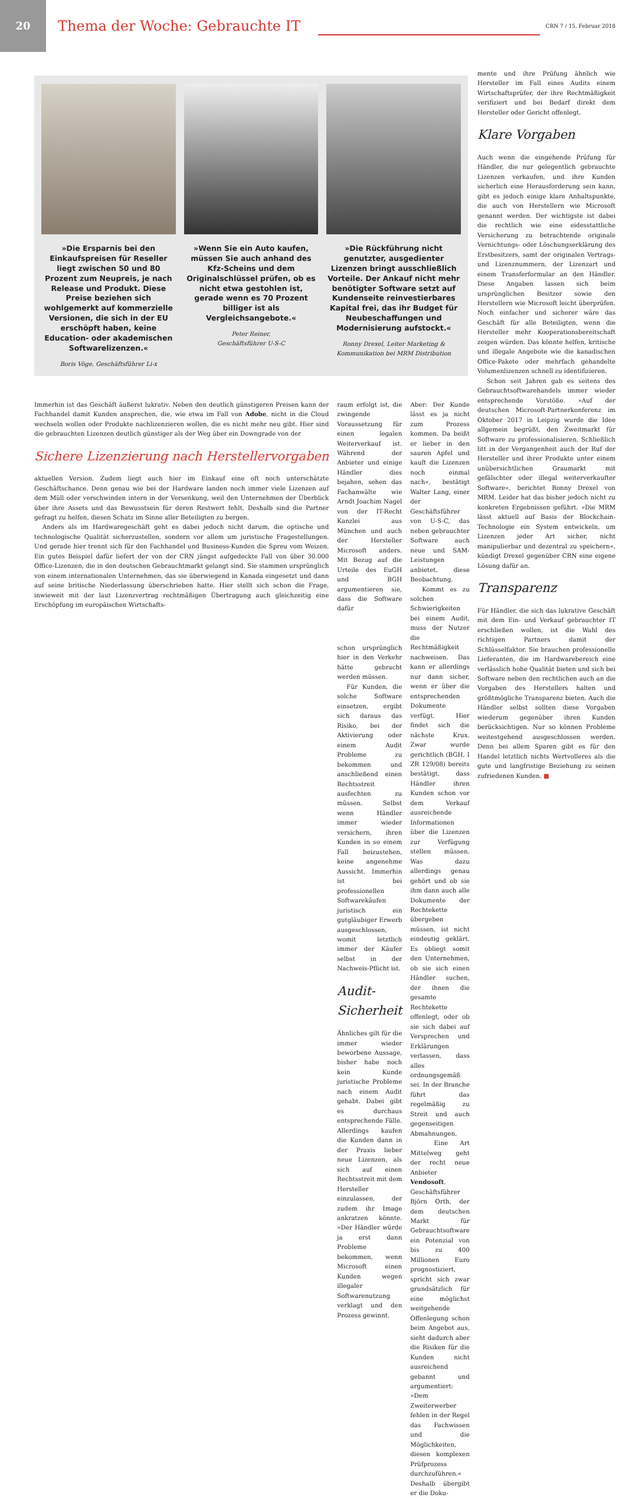20
Thema der Woche: Gebrauchte IT
CRN 7 / 15. Februar 2018
»Die Ersparnis bei den Einkaufspreisen für Reseller liegt zwischen 50 und 80 Prozent zum Neupreis, je nach Release und Produkt. Diese Preise beziehen sich wohlgemerkt auf kommerzielle Versionen, die sich in der EU erschöpft haben, keine Education- oder akademischen Softwarelizenzen.«
Boris Vöge, Geschäftsführer Li-x
»Wenn Sie ein Auto kaufen, müssen Sie auch anhand des Kfz-Scheins und dem Originalschlüssel prüfen, ob es nicht etwa gestohlen ist, gerade wenn es 70 Prozent billiger ist als Vergleichsangebote.«
Peter Reiner,
Geschäftsführer U-S-C
»Die Rückführung nicht genutzter, ausgedienter Lizenzen bringt ausschließlich Vorteile. Der Ankauf nicht mehr benötigter Software setzt auf Kundenseite reinvestierbares Kapital frei, das ihr Budget für Neubeschaffungen und Modernisierung aufstockt.«
Ronny Drexel, Leiter Marketing & Kommunikation bei MRM Distribution
Immerhin ist das Geschäft äußerst lukrativ. Neben den deutlich günstigeren Preisen kann der Fachhandel damit Kunden ansprechen, die, wie etwa im Fall von Adobe, nicht in die Cloud wechseln wollen oder Produkte nachlizenzieren wollen, die es nicht mehr neu gibt. Hier sind die gebrauchten Lizenzen deutlich günstiger als der Weg über ein Downgrade von der
Sichere Lizenzierung nach Herstellervorgaben
aktuellen Version. Zudem liegt auch hier im Einkauf eine oft noch unterschätzte Geschäftschance. Denn genau wie bei der Hardware landen noch immer viele Lizenzen auf dem Müll oder verschwinden intern in der Versenkung, weil den Unternehmen der Überblick über ihre Assets und das Bewusstsein für deren Restwert fehlt. Deshalb sind die Partner gefragt zu helfen, diesen Schatz im Sinne aller Beteiligten zu bergen.
Anders als im Hardwaregeschäft geht es dabei jedoch nicht darum, die optische und technologische Qualität sicherzustellen, sondern vor allem um juristische Fragestellungen. Und gerade hier trennt sich für den Fachhandel und Business-Kunden die Spreu vom Weizen. Ein gutes Beispiel dafür liefert der von der CRN jüngst aufgedeckte Fall von über 30.000 Office-Lizenzen, die in den deutschen Gebrauchtmarkt gelangt sind. Sie stammen ursprünglich von einem internationalen Unternehmen, das sie überwiegend in Kanada eingesetzt und dann auf seine britische Niederlassung überschrieben hatte. Hier stellt sich schon die Frage, inwieweit mit der laut Lizenzvertrag rechtmäßigen Übertragung auch gleichzeitig eine Erschöpfung im europäischen Wirtschafts-
raum erfolgt ist, die zwingende Voraussetzung für einen legalen Weiterverkauf ist. Während der Anbieter und einige Händler dies bejahen, sehen das Fachanwälte wie Arndt Joachim Nagel von der IT-Recht Kanzlei aus München und auch der Hersteller Microsoft anders. Mit Bezug auf die Urteile des EuGH und BGH argumentieren sie, dass die Software dafür
schon ursprünglich hier in den Verkehr hätte gebracht werden müssen.
Für Kunden, die solche Software einsetzen, ergibt sich daraus das Risiko, bei der Aktivierung oder einem Audit Probleme zu bekommen und anschließend einen Rechtsstreit ausfechten zu müssen. Selbst wenn Händler immer wieder versichern, ihren Kunden in so einem Fall beizustehen, keine angenehme Aussicht. Immerhin ist bei professionellen Softwarekäufen juristisch ein gutgläubiger Erwerb ausgeschlossen, womit letztlich immer der Käufer selbst in der Nachweis-Pflicht ist.
Audit-Sicherheit
Ähnliches gilt für die immer wieder beworbene Aussage, bisher habe noch kein Kunde juristische Probleme nach einem Audit gehabt. Dabei gibt es durchaus entsprechende Fälle. Allerdings kaufen die Kunden dann in der Praxis lieber neue Lizenzen, als sich auf einen Rechtsstreit mit dem Hersteller einzulassen, der zudem ihr Image ankratzen könnte. »Der Händler würde ja erst dann Probleme bekommen, wenn Microsoft einen Kunden wegen illegaler Softwarenutzung verklagt und den Prozess gewinnt.
Aber: Der Kunde lässt es ja nicht zum Prozess kommen. Da beißt er lieber in den sauren Apfel und kauft die Lizenzen noch einmal nach«, bestätigt Walter Lang, einer der Geschäftsführer von U-S-C, das neben gebrauchter Software auch neue und SAM-Leistungen anbietet, diese Beobachtung.
Kommt es zu solchen Schwierigkeiten bei einem Audit, muss der Nutzer die Rechtmäßigkeit nachweisen. Das kann er allerdings nur dann sicher, wenn er über die entsprechenden Dokumente verfügt. Hier findet sich die nächste Krux. Zwar wurde gerichtlich (BGH, I ZR 129/08) bereits bestätigt, dass Händler ihren Kunden schon vor dem Verkauf ausreichende Informationen über die Lizenzen zur Verfügung stellen müssen. Was dazu allerdings genau gehört und ob sie ihm dann auch alle Dokumente der Rechtekette übergeben müssen, ist nicht eindeutig geklärt. Es obliegt somit den Unternehmen, ob sie sich einen Händler suchen, der ihnen die gesamte Rechtekette offenlegt, oder ob sie sich dabei auf Versprechen und Erklärungen verlassen, dass alles ordnungsgemäß sei. In der Branche führt das regelmäßig zu Streit und auch gegenseitigen Abmahnungen.
Eine Art Mittelweg geht der recht neue Anbieter Vendosoft. Geschäftsführer Björn Orth, der dem deutschen Markt für Gebrauchtsoftware ein Potenzial von bis zu 400 Millionen Euro prognostiziert, spricht sich zwar grundsätzlich für eine möglichst weitgehende Offenlegung schon beim Angebot aus, sieht dadurch aber die Risiken für die Kunden nicht ausreichend gebannt und argumentiert: »Dem Zweiterwerber fehlen in der Regel das Fachwissen und die Möglichkeiten, diesen komplexen Prüfprozess durchzuführen.« Deshalb übergibt er die Doku-
mente und ihre Prüfung ähnlich wie Hersteller im Fall eines Audits einem Wirtschaftsprüfer, der ihre Rechtmäßigkeit verifiziert und bei Bedarf direkt dem Hersteller oder Gericht offenlegt.
Klare Vorgaben
Auch wenn die eingehende Prüfung für Händler, die nur gelegentlich gebrauchte Lizenzen verkaufen, und ihre Kunden sicherlich eine Herausforderung sein kann, gibt es jedoch einige klare Anhaltspunkte, die auch von Herstellern wie Microsoft genannt werden. Der wichtigste ist dabei die rechtlich wie eine eidesstattliche Versicherung zu betrachtende originale Vernichtungs- oder Löschungserklärung des Erstbesitzers, samt der originalen Vertrags- und Lizenznummern, der Lizenzart und einem Transferformular an den Händler. Diese Angaben lassen sich beim ursprünglichen Besitzer sowie den Herstellern wie Microsoft leicht überprüfen. Noch einfacher und sicherer wäre das Geschäft für alle Beteiligten, wenn die Hersteller mehr Kooperationsbereitschaft zeigen würden. Das könnte helfen, kritische und illegale Angebote wie die kanadischen Office-Pakete oder mehrfach gehandelte Volumenlizenzen schnell zu identifizieren.
Schon seit Jahren gab es seitens des Gebrauchtsoftwarehandels immer wieder entsprechende Vorstöße. »Auf der deutschen Microsoft-Partnerkonferenz im Oktober 2017 in Leipzig wurde die Idee allgemein begrüßt, den Zweitmarkt für Software zu professionalisieren. Schließlich litt in der Vergangenheit auch der Ruf der Hersteller und ihrer Produkte unter einem unübersichtlichen Graumarkt mit gefälschter oder illegal weiterverkaufter Software«, berichtet Ronny Drexel von MRM. Leider hat das bisher jedoch nicht zu konkreten Ergebnissen geführt. »Die MRM lässt aktuell auf Basis der Blockchain-Technologie ein System entwickeln, um Lizenzen jeder Art sicher, nicht manipulierbar und dezentral zu speichern«, kündigt Drexel gegenüber CRN eine eigene Lösung dafür an.
Transparenz
Für Händler, die sich das lukrative Geschäft mit dem Ein- und Verkauf gebrauchter IT erschließen wollen, ist die Wahl des richtigen Partners damit der Schlüsselfaktor. Sie brauchen professionelle Lieferanten, die im Hardwarebereich eine verlässlich hohe Qualität bieten und sich bei Software neben den rechtlichen auch an die Vorgaben des Herstellers halten und größtmögliche Transparenz bieten. Auch die Händler selbst sollten diese Vorgaben wiederum gegenüber ihren Kunden berücksichtigen. Nur so können Probleme weitestgehend ausgeschlossen werden. Denn bei allem Sparen gibt es für den Handel letztlich nichts Wertvolleres als die gute und langfristige Beziehung zu seinen zufriedenen Kunden. ■